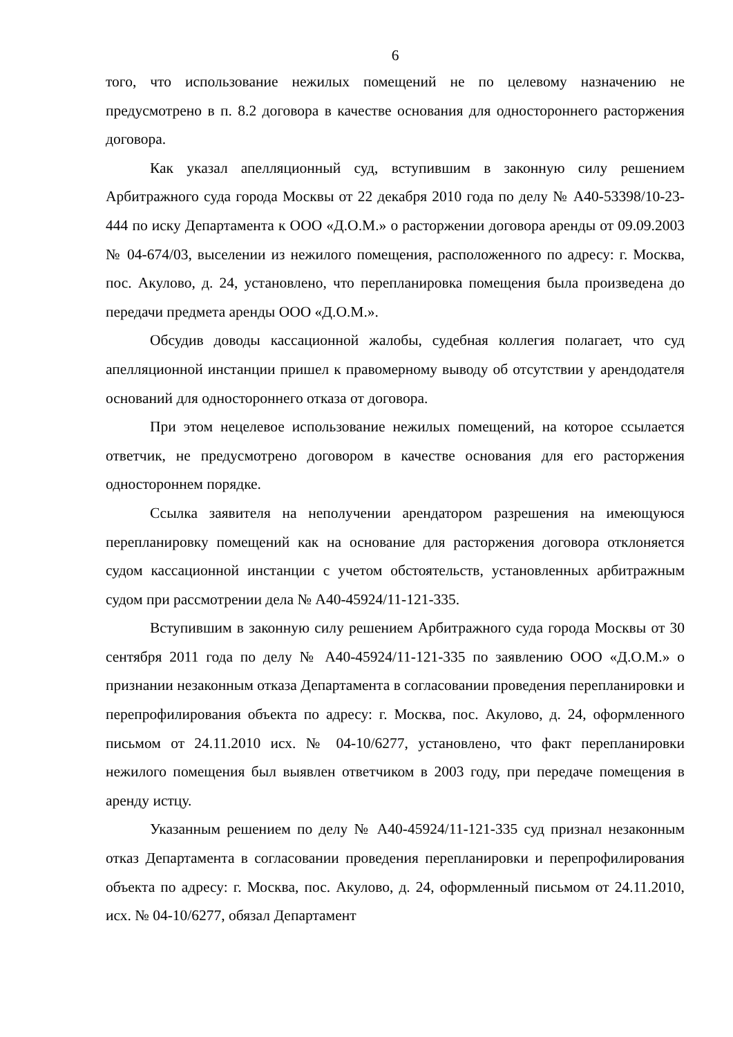6
того, что использование нежилых помещений не по целевому назначению не предусмотрено в п. 8.2 договора в качестве основания для одностороннего расторжения договора.
Как указал апелляционный суд, вступившим в законную силу решением Арбитражного суда города Москвы от 22 декабря 2010 года по делу № А40-53398/10-23-444 по иску Департамента к ООО «Д.О.М.» о расторжении договора аренды от 09.09.2003 № 04-674/03, выселении из нежилого помещения, расположенного по адресу: г. Москва, пос. Акулово, д. 24, установлено, что перепланировка помещения была произведена до передачи предмета аренды ООО «Д.О.М.».
Обсудив доводы кассационной жалобы, судебная коллегия полагает, что суд апелляционной инстанции пришел к правомерному выводу об отсутствии у арендодателя оснований для одностороннего отказа от договора.
При этом нецелевое использование нежилых помещений, на которое ссылается ответчик, не предусмотрено договором в качестве основания для его расторжения одностороннем порядке.
Ссылка заявителя на неполучении арендатором разрешения на имеющуюся перепланировку помещений как на основание для расторжения договора отклоняется судом кассационной инстанции с учетом обстоятельств, установленных арбитражным судом при рассмотрении дела № А40-45924/11-121-335.
Вступившим в законную силу решением Арбитражного суда города Москвы от 30 сентября 2011 года по делу № А40-45924/11-121-335 по заявлению ООО «Д.О.М.» о признании незаконным отказа Департамента в согласовании проведения перепланировки и перепрофилирования объекта по адресу: г. Москва, пос. Акулово, д. 24, оформленного письмом от 24.11.2010 исх. № 04-10/6277, установлено, что факт перепланировки нежилого помещения был выявлен ответчиком в 2003 году, при передаче помещения в аренду истцу.
Указанным решением по делу № А40-45924/11-121-335 суд признал незаконным отказ Департамента в согласовании проведения перепланировки и перепрофилирования объекта по адресу: г. Москва, пос. Акулово, д. 24, оформленный письмом от 24.11.2010, исх. № 04-10/6277, обязал Департамент